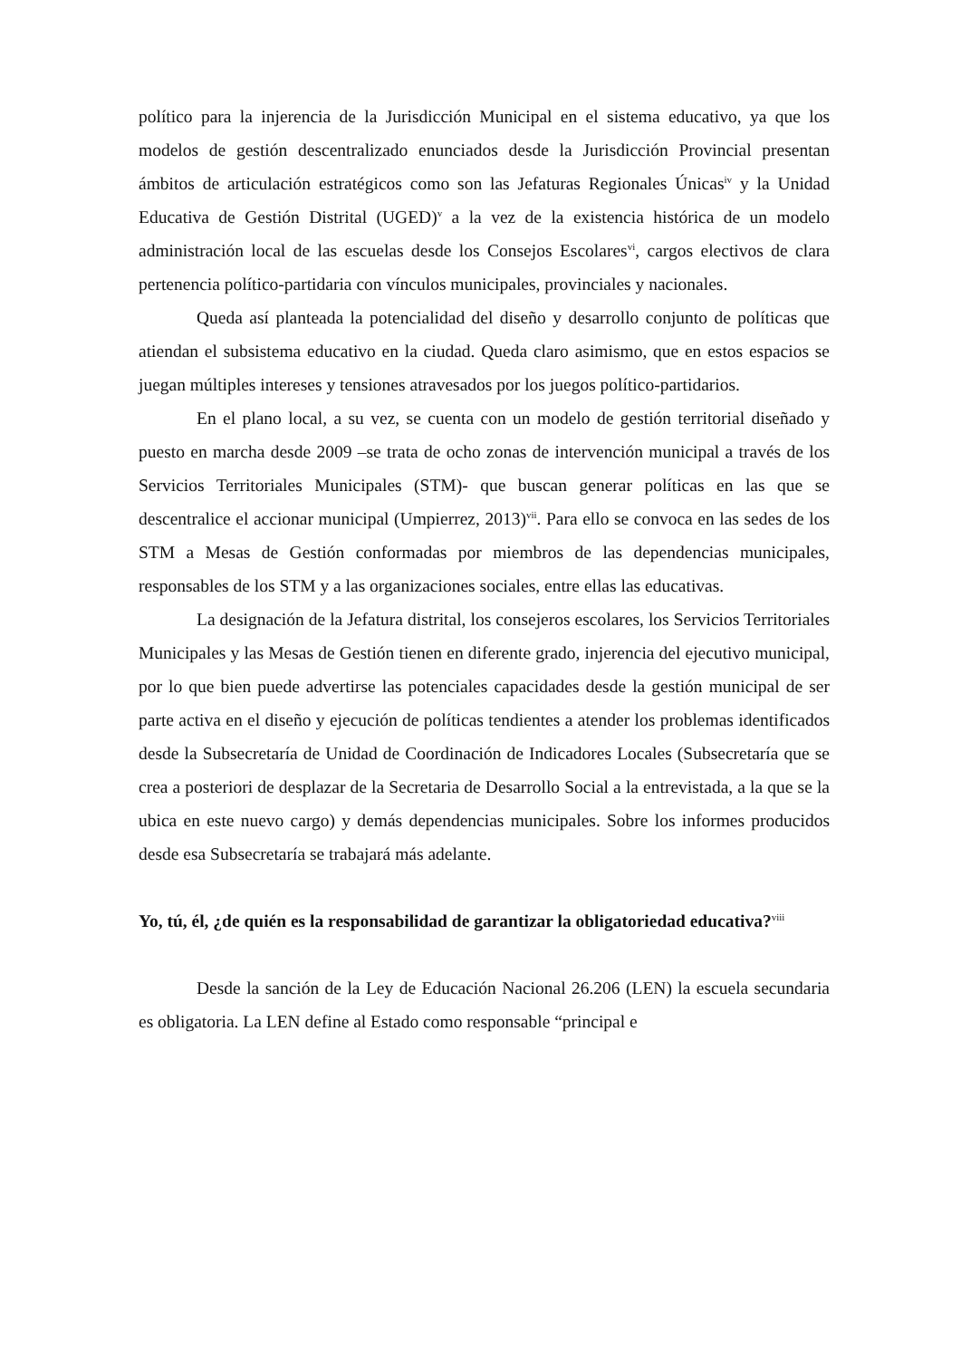político para la injerencia de la Jurisdicción Municipal en el sistema educativo, ya que los modelos de gestión descentralizado enunciados desde la Jurisdicción Provincial presentan ámbitos de articulación estratégicos como son las Jefaturas Regionales Únicas<sup>iv</sup> y la Unidad Educativa de Gestión Distrital (UGED)<sup>v</sup> a la vez de la existencia histórica de un modelo administración local de las escuelas desde los Consejos Escolares<sup>vi</sup>, cargos electivos de clara pertenencia político-partidaria con vínculos municipales, provinciales y nacionales.
Queda así planteada la potencialidad del diseño y desarrollo conjunto de políticas que atiendan el subsistema educativo en la ciudad. Queda claro asimismo, que en estos espacios se juegan múltiples intereses y tensiones atravesados por los juegos político-partidarios.
En el plano local, a su vez, se cuenta con un modelo de gestión territorial diseñado y puesto en marcha desde 2009 –se trata de ocho zonas de intervención municipal a través de los Servicios Territoriales Municipales (STM)- que buscan generar políticas en las que se descentralice el accionar municipal (Umpierrez, 2013)<sup>vii</sup>. Para ello se convoca en las sedes de los STM a Mesas de Gestión conformadas por miembros de las dependencias municipales, responsables de los STM y a las organizaciones sociales, entre ellas las educativas.
La designación de la Jefatura distrital, los consejeros escolares, los Servicios Territoriales Municipales y las Mesas de Gestión tienen en diferente grado, injerencia del ejecutivo municipal, por lo que bien puede advertirse las potenciales capacidades desde la gestión municipal de ser parte activa en el diseño y ejecución de políticas tendientes a atender los problemas identificados desde la Subsecretaría de Unidad de Coordinación de Indicadores Locales (Subsecretaría que se crea a posteriori de desplazar de la Secretaria de Desarrollo Social a la entrevistada, a la que se la ubica en este nuevo cargo) y demás dependencias municipales. Sobre los informes producidos desde esa Subsecretaría se trabajará más adelante.
Yo, tú, él, ¿de quién es la responsabilidad de garantizar la obligatoriedad educativa?<sup>viii</sup>
Desde la sanción de la Ley de Educación Nacional 26.206 (LEN) la escuela secundaria es obligatoria. La LEN define al Estado como responsable “principal e